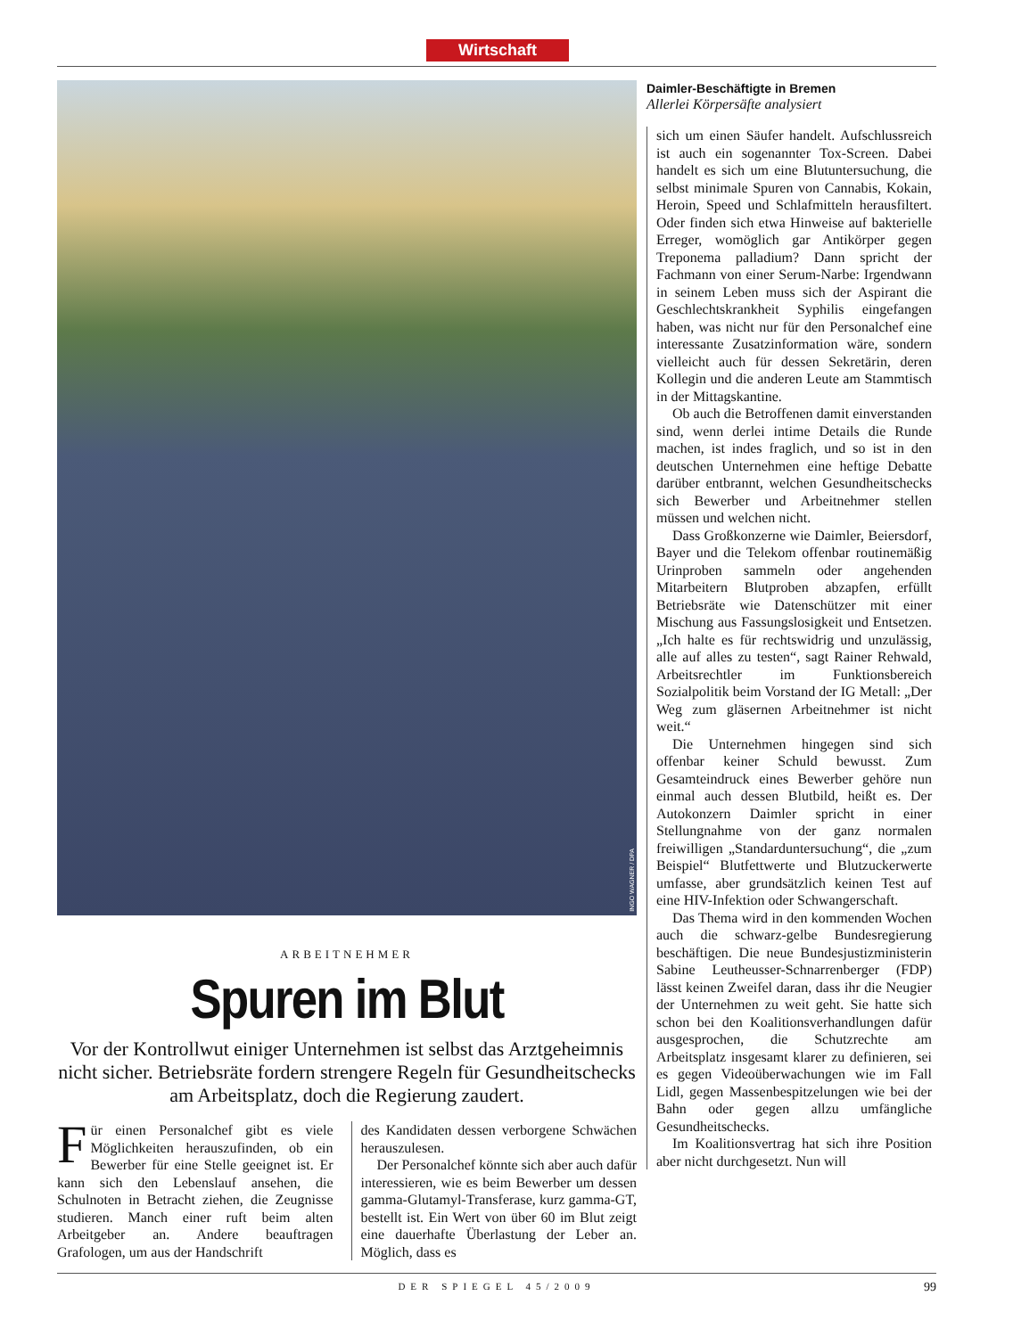Wirtschaft
INGO WAGNER / DPA
ARBEITNEHMER
Spuren im Blut
Vor der Kontrollwut einiger Unternehmen ist selbst das Arzt­geheimnis nicht sicher. Betriebsräte fordern strengere Regeln für Gesundheitschecks am Arbeitsplatz, doch die Regierung zaudert.
Für einen Personalchef gibt es viele Möglichkeiten herauszufinden, ob ein Bewerber für eine Stelle geeignet ist. Er kann sich den Lebenslauf ansehen, die Schulnoten in Betracht ziehen, die Zeugnisse studieren. Manch einer ruft beim alten Arbeitgeber an. Andere beauftragen Grafologen, um aus der Handschrift
des Kandidaten dessen verborgene Schwächen herauszulesen.
Der Personalchef könnte sich aber auch dafür interessieren, wie es beim Bewerber um dessen gamma-Glutamyl-Transferase, kurz gamma-GT, bestellt ist. Ein Wert von über 60 im Blut zeigt eine dauerhafte Überlastung der Leber an. Möglich, dass es
Daimler-Beschäftigte in Bremen
Allerlei Körpersäfte analysiert
sich um einen Säufer handelt. Aufschlussreich ist auch ein sogenannter Tox-Screen. Dabei handelt es sich um eine Blutuntersuchung, die selbst minimale Spuren von Cannabis, Kokain, Heroin, Speed und Schlafmitteln herausfiltert. Oder finden sich etwa Hinweise auf bakterielle Erreger, womöglich gar Antikörper gegen Treponema palladium? Dann spricht der Fachmann von einer Serum-Narbe: Irgendwann in seinem Leben muss sich der Aspirant die Geschlechtskrankheit Syphilis eingefangen haben, was nicht nur für den Personalchef eine interessante Zusatzinformation wäre, sondern vielleicht auch für dessen Sekretärin, deren Kollegin und die anderen Leute am Stammtisch in der Mittagskantine.
Ob auch die Betroffenen damit einverstanden sind, wenn derlei intime Details die Runde machen, ist indes fraglich, und so ist in den deutschen Unternehmen eine heftige Debatte darüber entbrannt, welchen Gesundheitschecks sich Bewerber und Arbeitnehmer stellen müssen und welchen nicht.
Dass Großkonzerne wie Daimler, Beiersdorf, Bayer und die Telekom offenbar routinemäßig Urinproben sammeln oder angehenden Mitarbeitern Blutproben abzapfen, erfüllt Betriebsräte wie Datenschützer mit einer Mischung aus Fassungslosigkeit und Entsetzen. „Ich halte es für rechtswidrig und unzulässig, alle auf alles zu testen“, sagt Rainer Rehwald, Arbeitsrechtler im Funktionsbereich Sozialpolitik beim Vorstand der IG Metall: „Der Weg zum gläsernen Arbeitnehmer ist nicht weit.“
Die Unternehmen hingegen sind sich offenbar keiner Schuld bewusst. Zum Gesamteindruck eines Bewerber gehöre nun einmal auch dessen Blutbild, heißt es. Der Autokonzern Daimler spricht in einer Stellungnahme von der ganz normalen freiwilligen „Standarduntersuchung“, die „zum Beispiel“ Blutfettwerte und Blutzuckerwerte umfasse, aber grundsätzlich keinen Test auf eine HIV-Infektion oder Schwangerschaft.
Das Thema wird in den kommenden Wochen auch die schwarz-gelbe Bundesregierung beschäftigen. Die neue Bundesjustizministerin Sabine Leutheusser-Schnarrenberger (FDP) lässt keinen Zweifel daran, dass ihr die Neugier der Unternehmen zu weit geht. Sie hatte sich schon bei den Koalitionsverhandlungen dafür ausgesprochen, die Schutzrechte am Arbeitsplatz insgesamt klarer zu definieren, sei es gegen Videoüberwachungen wie im Fall Lidl, gegen Massenbespitzelungen wie bei der Bahn oder gegen allzu umfängliche Gesundheitschecks.
Im Koalitionsvertrag hat sich ihre Position aber nicht durchgesetzt. Nun will
DER SPIEGEL 45/2009
99